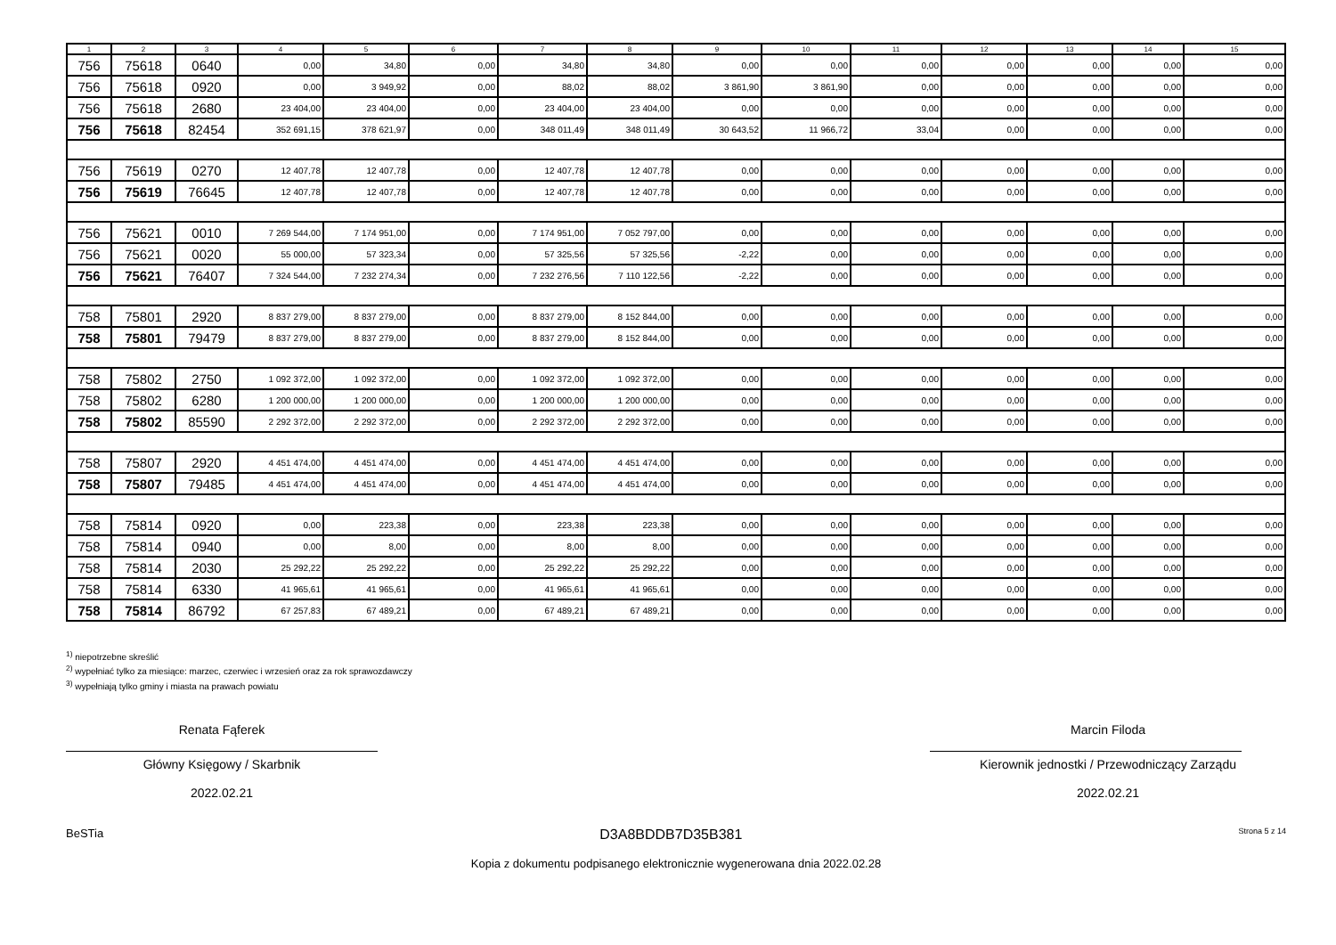| 1 | 2 | 3 | 4 | 5 | 6 | 7 | 8 | 9 | 10 | 11 | 12 | 13 | 14 | 15 |
| --- | --- | --- | --- | --- | --- | --- | --- | --- | --- | --- | --- | --- | --- | --- |
| 756 | 75618 | 0640 | 0,00 | 34,80 | 0,00 | 34,80 | 34,80 | 0,00 | 0,00 | 0,00 | 0,00 | 0,00 | 0,00 | 0,00 |
| 756 | 75618 | 0920 | 0,00 | 3 949,92 | 0,00 | 88,02 | 88,02 | 3 861,90 | 3 861,90 | 0,00 | 0,00 | 0,00 | 0,00 | 0,00 |
| 756 | 75618 | 2680 | 23 404,00 | 23 404,00 | 0,00 | 23 404,00 | 23 404,00 | 0,00 | 0,00 | 0,00 | 0,00 | 0,00 | 0,00 | 0,00 |
| 756 | 75618 | 82454 | 352 691,15 | 378 621,97 | 0,00 | 348 011,49 | 348 011,49 | 30 643,52 | 11 966,72 | 33,04 | 0,00 | 0,00 | 0,00 | 0,00 |
| 756 | 75619 | 0270 | 12 407,78 | 12 407,78 | 0,00 | 12 407,78 | 12 407,78 | 0,00 | 0,00 | 0,00 | 0,00 | 0,00 | 0,00 | 0,00 |
| 756 | 75619 | 76645 | 12 407,78 | 12 407,78 | 0,00 | 12 407,78 | 12 407,78 | 0,00 | 0,00 | 0,00 | 0,00 | 0,00 | 0,00 | 0,00 |
| 756 | 75621 | 0010 | 7 269 544,00 | 7 174 951,00 | 0,00 | 7 174 951,00 | 7 052 797,00 | 0,00 | 0,00 | 0,00 | 0,00 | 0,00 | 0,00 | 0,00 |
| 756 | 75621 | 0020 | 55 000,00 | 57 323,34 | 0,00 | 57 325,56 | 57 325,56 | -2,22 | 0,00 | 0,00 | 0,00 | 0,00 | 0,00 | 0,00 |
| 756 | 75621 | 76407 | 7 324 544,00 | 7 232 274,34 | 0,00 | 7 232 276,56 | 7 110 122,56 | -2,22 | 0,00 | 0,00 | 0,00 | 0,00 | 0,00 | 0,00 |
| 758 | 75801 | 2920 | 8 837 279,00 | 8 837 279,00 | 0,00 | 8 837 279,00 | 8 152 844,00 | 0,00 | 0,00 | 0,00 | 0,00 | 0,00 | 0,00 | 0,00 |
| 758 | 75801 | 79479 | 8 837 279,00 | 8 837 279,00 | 0,00 | 8 837 279,00 | 8 152 844,00 | 0,00 | 0,00 | 0,00 | 0,00 | 0,00 | 0,00 | 0,00 |
| 758 | 75802 | 2750 | 1 092 372,00 | 1 092 372,00 | 0,00 | 1 092 372,00 | 1 092 372,00 | 0,00 | 0,00 | 0,00 | 0,00 | 0,00 | 0,00 | 0,00 |
| 758 | 75802 | 6280 | 1 200 000,00 | 1 200 000,00 | 0,00 | 1 200 000,00 | 1 200 000,00 | 0,00 | 0,00 | 0,00 | 0,00 | 0,00 | 0,00 | 0,00 |
| 758 | 75802 | 85590 | 2 292 372,00 | 2 292 372,00 | 0,00 | 2 292 372,00 | 2 292 372,00 | 0,00 | 0,00 | 0,00 | 0,00 | 0,00 | 0,00 | 0,00 |
| 758 | 75807 | 2920 | 4 451 474,00 | 4 451 474,00 | 0,00 | 4 451 474,00 | 4 451 474,00 | 0,00 | 0,00 | 0,00 | 0,00 | 0,00 | 0,00 | 0,00 |
| 758 | 75807 | 79485 | 4 451 474,00 | 4 451 474,00 | 0,00 | 4 451 474,00 | 4 451 474,00 | 0,00 | 0,00 | 0,00 | 0,00 | 0,00 | 0,00 | 0,00 |
| 758 | 75814 | 0920 | 0,00 | 223,38 | 0,00 | 223,38 | 223,38 | 0,00 | 0,00 | 0,00 | 0,00 | 0,00 | 0,00 | 0,00 |
| 758 | 75814 | 0940 | 0,00 | 8,00 | 0,00 | 8,00 | 8,00 | 0,00 | 0,00 | 0,00 | 0,00 | 0,00 | 0,00 | 0,00 |
| 758 | 75814 | 2030 | 25 292,22 | 25 292,22 | 0,00 | 25 292,22 | 25 292,22 | 0,00 | 0,00 | 0,00 | 0,00 | 0,00 | 0,00 | 0,00 |
| 758 | 75814 | 6330 | 41 965,61 | 41 965,61 | 0,00 | 41 965,61 | 41 965,61 | 0,00 | 0,00 | 0,00 | 0,00 | 0,00 | 0,00 | 0,00 |
| 758 | 75814 | 86792 | 67 257,83 | 67 489,21 | 0,00 | 67 489,21 | 67 489,21 | 0,00 | 0,00 | 0,00 | 0,00 | 0,00 | 0,00 | 0,00 |
<sup>1)</sup> niepotrzebne skreślić
<sup>2)</sup> wypełniać tylko za miesiące: marzec, czerwiec i wrzesień oraz za rok sprawozdawczy
<sup>3)</sup> wypełniają tylko gminy i miasta na prawach powiatu
Renata Fąferek
Główny Księgowy / Skarbnik
2022.02.21
Marcin Filoda
Kierownik jednostki / Przewodniczący Zarządu
2022.02.21
BeSTia D3A8BDDB7D35B381 Strona 5 z 14
Kopia z dokumentu podpisanego elektronicznie wygenerowana dnia 2022.02.28